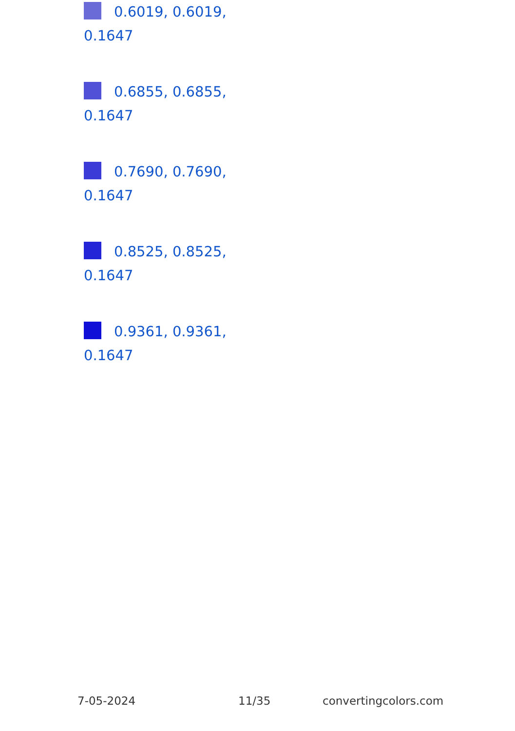0.6019, 0.6019, 0.1647
0.6855, 0.6855, 0.1647
0.7690, 0.7690, 0.1647
0.8525, 0.8525, 0.1647
0.9361, 0.9361, 0.1647
7-05-2024 11/35 convertingcolors.com